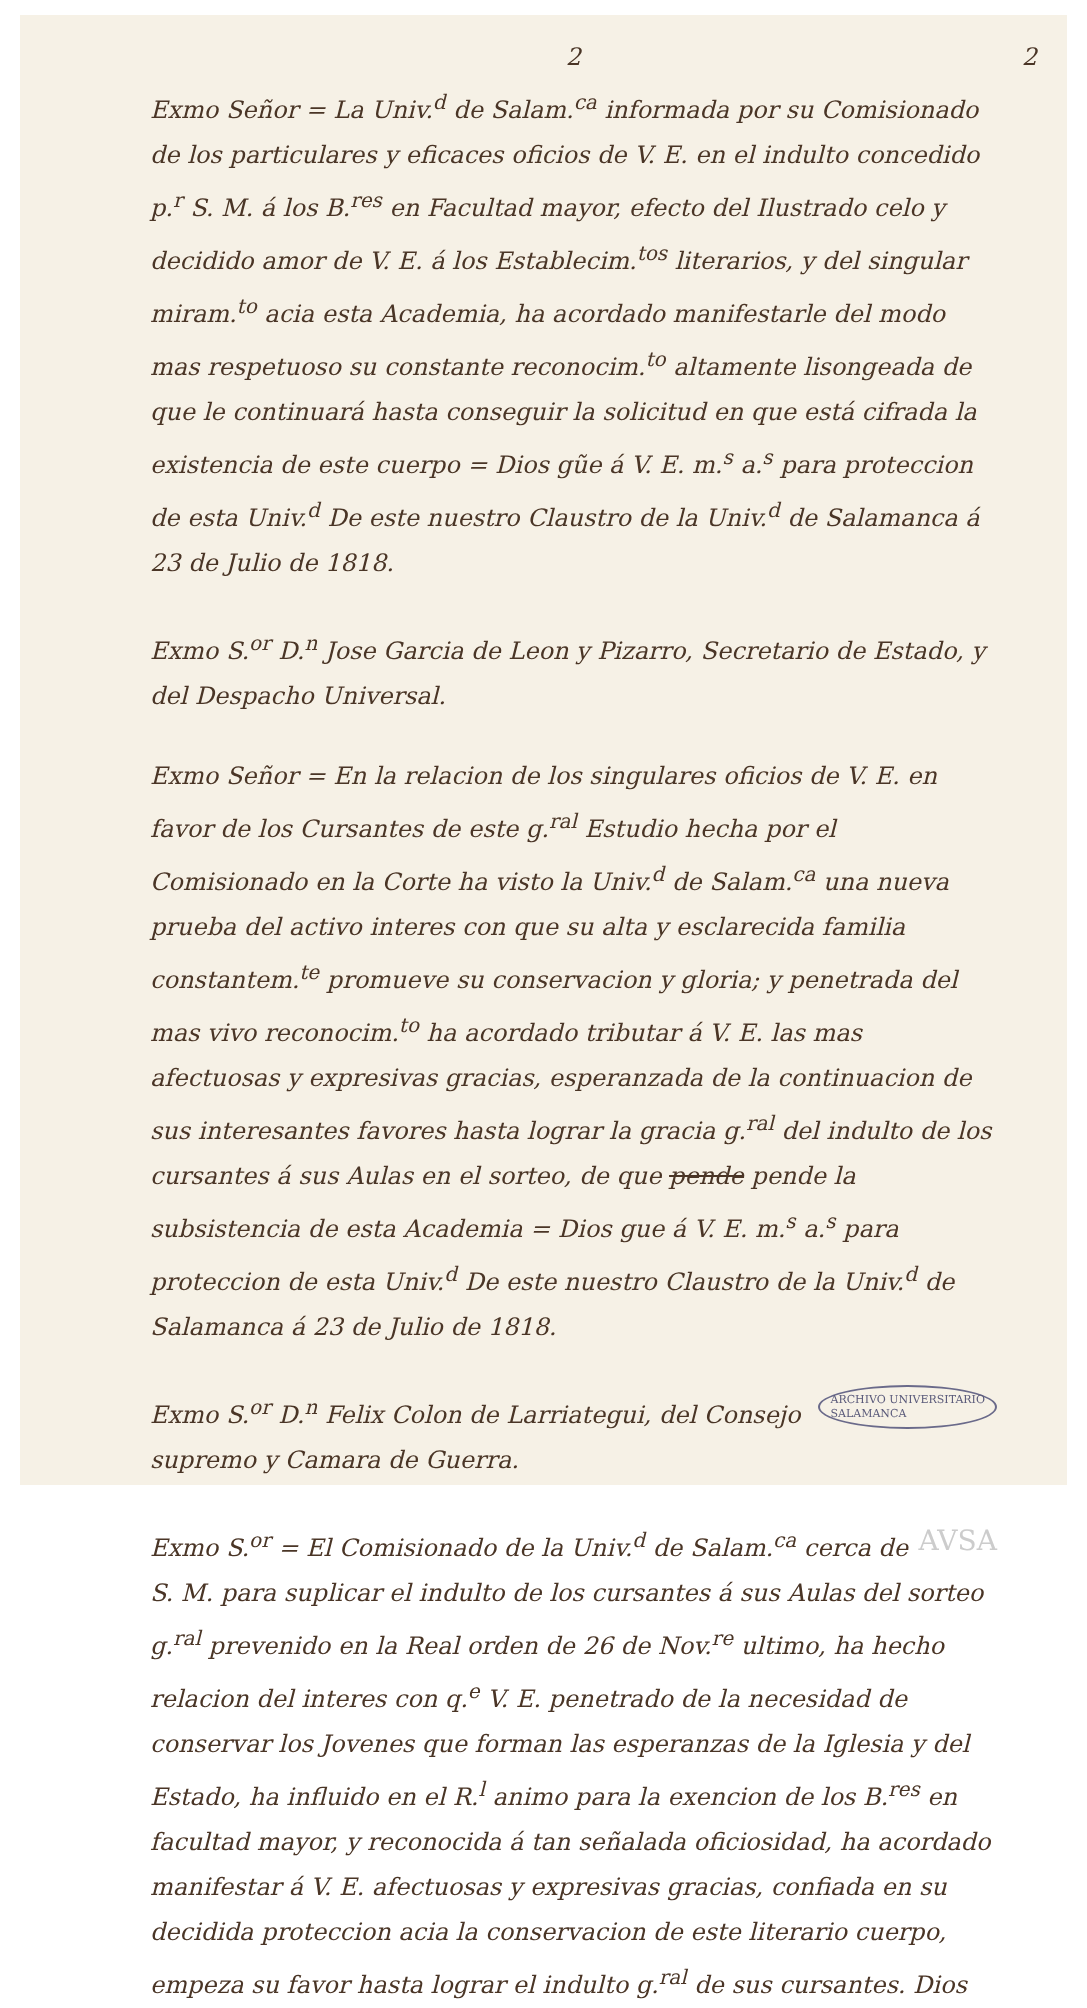2
2
Exmo Señor = La Univ.<sup>d</sup> de Salam.<sup>ca</sup> informada por su Comisionado de los particulares y eficaces oficios de V. E. en el indulto concedido p.<sup>r</sup> S. M. á los B.<sup>res</sup> en Facultad mayor, efecto del Ilustrado celo y decidido amor de V. E. á los Establecim.<sup>tos</sup> literarios, y del singular miram.<sup>to</sup> acia esta Academia, ha acordado manifestarle del modo mas respetuoso su constante reconocim.<sup>to</sup> altamente lisongeada de que le continuará hasta conseguir la solicitud en que está cifrada la existencia de este cuerpo = Dios gũe á V. E. m.<sup>s</sup> a.<sup>s</sup> para proteccion de esta Univ.<sup>d</sup> De este nuestro Claustro de la Univ.<sup>d</sup> de Salamanca á 23 de Julio de 1818.
Exmo S.<sup>or</sup> D.<sup>n</sup> Jose Garcia de Leon y Pizarro, Secretario de Estado, y del Despacho Universal.
Exmo Señor = En la relacion de los singulares oficios de V. E. en favor de los Cursantes de este g.<sup>ral</sup> Estudio hecha por el Comisionado en la Corte ha visto la Univ.<sup>d</sup> de Salam.<sup>ca</sup> una nueva prueba del activo interes con que su alta y esclarecida familia constantem.<sup>te</sup> promueve su conservacion y gloria; y penetrada del mas vivo reconocim.<sup>to</sup> ha acordado tributar á V. E. las mas afectuosas y expresivas gracias, esperanzada de la continuacion de sus interesantes favores hasta lograr la gracia g.<sup>ral</sup> del indulto de los cursantes á sus Aulas en el sorteo, de que pende pende la subsistencia de esta Academia = Dios gue á V. E. m.<sup>s</sup> a.<sup>s</sup> para proteccion de esta Univ.<sup>d</sup> De este nuestro Claustro de la Univ.<sup>d</sup> de Salamanca á 23 de Julio de 1818.
ARCHIVO UNIVERSITARIO
SALAMANCA
Exmo S.<sup>or</sup> D.<sup>n</sup> Felix Colon de Larriategui, del Consejo supremo y Camara de Guerra.
AVSA
Exmo S.<sup>or</sup> = El Comisionado de la Univ.<sup>d</sup> de Salam.<sup>ca</sup> cerca de S. M. para suplicar el indulto de los cursantes á sus Aulas del sorteo g.<sup>ral</sup> prevenido en la Real orden de 26 de Nov.<sup>re</sup> ultimo, ha hecho relacion del interes con q.<sup>e</sup> V. E. penetrado de la necesidad de conservar los Jovenes que forman las esperanzas de la Iglesia y del Estado, ha influido en el R.<sup>l</sup> animo para la exencion de los B.<sup>res</sup> en facultad mayor, y reconocida á tan señalada oficiosidad, ha acordado manifestar á V. E. afectuosas y expresivas gracias, confiada en su decidida proteccion acia la conservacion de este literario cuerpo, empeza su favor hasta lograr el indulto g.<sup>ral</sup> de sus cursantes. Dios